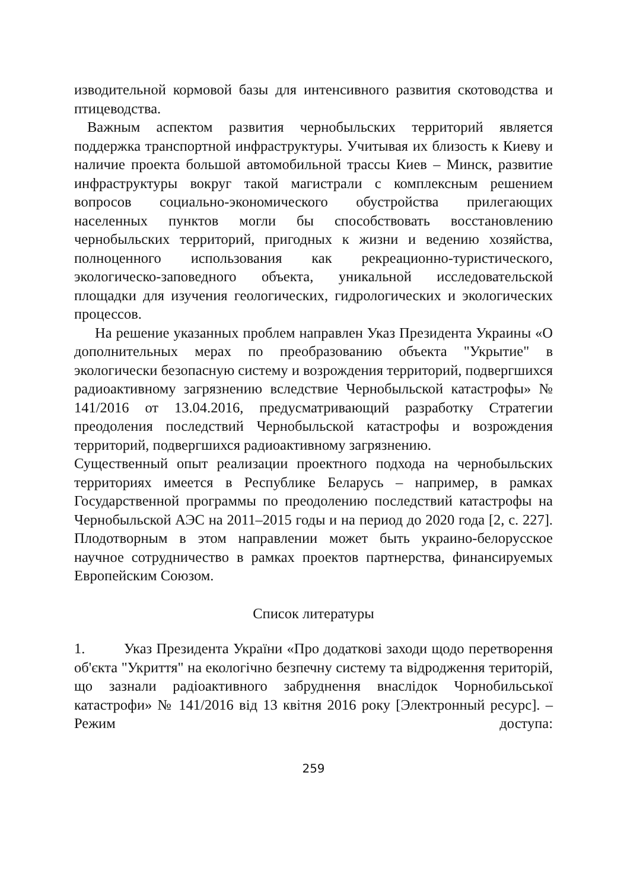изводительной кормовой базы для интенсивного развития ското­водства и птицеводства.
Важным аспектом развития чернобыльских территорий является поддержка транспортной инфраструктуры. Учитывая их близость к Киеву и наличие проекта большой автомобильной трассы Киев – Минск, развитие инфраструктуры вокруг такой магистрали с ком­плексным решением вопросов социально-экономического обуст­ройства прилегающих населенных пунктов могли бы способство­вать восстановлению чернобыльских территорий, пригодных к жизни и ведению хозяйства, полноценного использования как рек­реационно-туристического, экологическо-заповедного объекта, уникальной исследовательской площадки для изучения геологиче­ских, гидрологических и экологических процессов.
На решение указанных проблем направлен Указ Президента Ук­раины «О дополнительных мерах по преобразованию объекта "Ук­рытие" в экологически безопасную систему и возрождения терри­торий, подвергшихся радиоактивному загрязнению вследствие Чер­нобыльской катастрофы» № 141/2016 от 13.04.2016, предусматривающий разработку Стратегии преодоления последст­вий Чернобыльской катастрофы и возрождения территорий, под­вергшихся радиоактивному загрязнению.
Существенный опыт реализации проектного подхода на чернобыль­ских территориях имеется в Республике Беларусь – например, в рамках Государственной программы по преодолению последствий катастрофы на Чернобыльской АЭС на 2011–2015 годы и на период до 2020 года [2, с. 227]. Плодотворным в этом направлении может быть украино-белорусское научное сотрудничество в рамках проек­тов партнерства, финансируемых Европейским Союзом.
Список литературы
1. Указ Президента України «Про додаткові заходи щодо перетворення об'єкта "Укриття" на екологічно безпечну систему та відродження територій, що зазнали радіоактивного забруднення внаслідок Чорнобильської катастрофи» № 141/2016 від 13 квітня 2016 року [Электронный ресурс]. – Режим доступа:
259